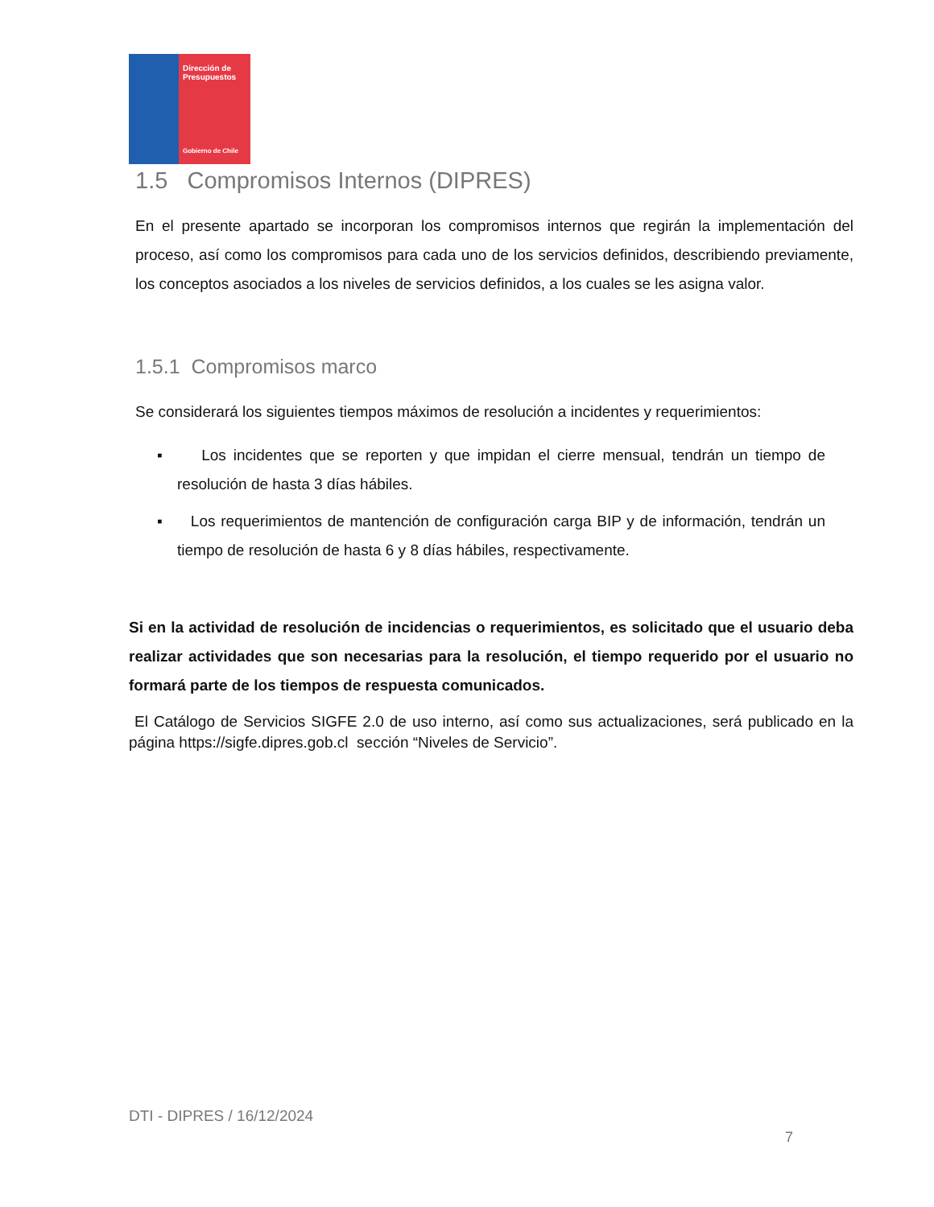Dirección de Presupuestos
Gobierno de Chile
1.5 Compromisos Internos (DIPRES)
En el presente apartado se incorporan los compromisos internos que regirán la implementación del proceso, así como los compromisos para cada uno de los servicios definidos, describiendo previamente, los conceptos asociados a los niveles de servicios definidos, a los cuales se les asigna valor.
1.5.1 Compromisos marco
Se considerará los siguientes tiempos máximos de resolución a incidentes y requerimientos:
▪ Los incidentes que se reporten y que impidan el cierre mensual, tendrán un tiempo de resolución de hasta 3 días hábiles.
▪ Los requerimientos de mantención de configuración carga BIP y de información, tendrán un tiempo de resolución de hasta 6 y 8 días hábiles, respectivamente.
Si en la actividad de resolución de incidencias o requerimientos, es solicitado que el usuario deba realizar actividades que son necesarias para la resolución, el tiempo requerido por el usuario no formará parte de los tiempos de respuesta comunicados.
El Catálogo de Servicios SIGFE 2.0 de uso interno, así como sus actualizaciones, será publicado en la página https://sigfe.dipres.gob.cl sección “Niveles de Servicio”.
DTI - DIPRES / 16/12/2024
7